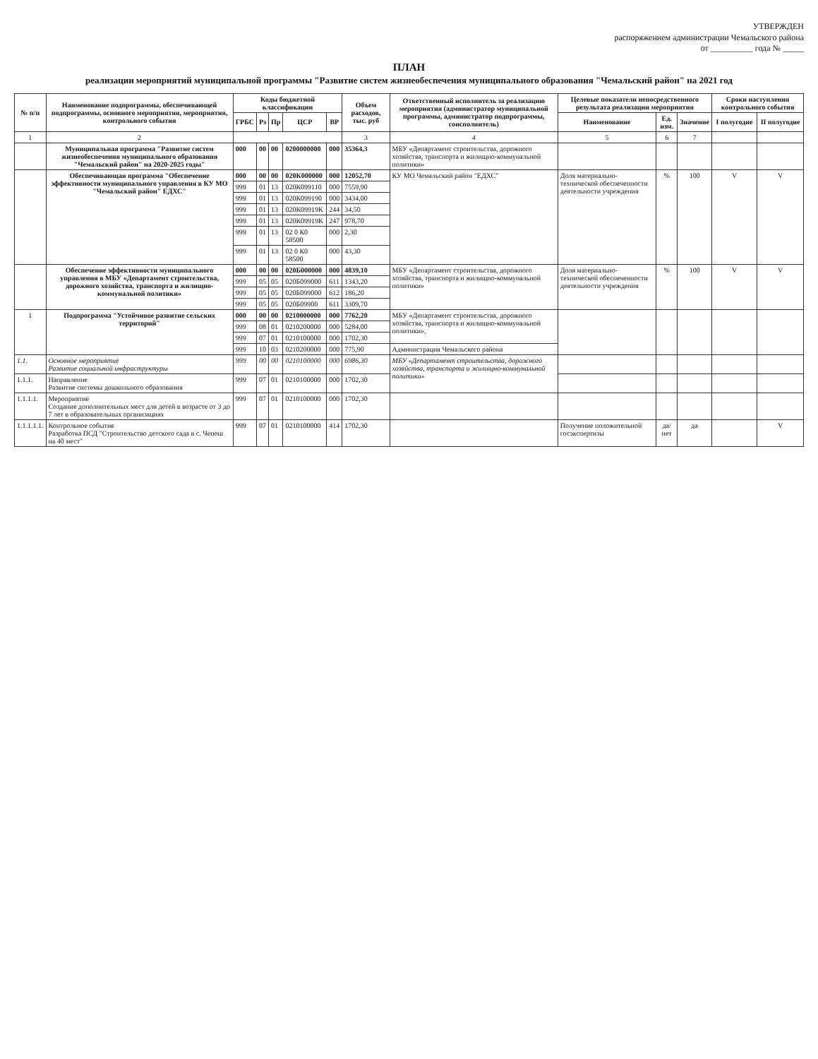УТВЕРЖДЕН
распоряжением администрации Чемальского района
от __________ года № _____
ПЛАН
реализации мероприятий муниципальной программы "Развитие систем жизнеобеспечения муниципального образования "Чемальский район" на 2021 год
| № п/п | Наименование подпрограммы, обеспечивающей подпрограммы, основного мероприятия, мероприятия, контрольного события | Коды бюджетной классификации | | | | | Объем расходов, тыс. руб | Ответственный исполнитель за реализацию мероприятия (администратор муниципальной программы, администратор подпрограммы, соисполнитель) | Целевые показатели непосредственного результата реализации мероприятия | | | Сроки наступления контрольного события | |
| --- | --- | --- | --- | --- | --- | --- | --- | --- | --- | --- | --- | --- | --- |
| | | ГРБС | Рз | Пр | ЦСР | ВР | | | Наименование | Ед. изм. | Значение | I полугодие | II полугодие |
| 1 | 2 | | | | | | 3 | 4 | 5 | 6 | 7 | | |
| | Муниципальная программа "Развитие систем жизнеобеспечения муниципального образования "Чемальский район" на 2020-2025 годы" | 000 | 00 | 00 | 0200000000 | 000 | 35364,3 | МБУ «Департамент строительства, дорожного хозяйства, транспорта и жилищно-коммунальной политики» | | | | | |
| | Обеспечивающая программа "Обеспечение эффективности муниципального управления в КУ МО "Чемальский район" ЕДХС" | 000 | 00 | 00 | 020К000000 | 000 | 12052,70 | КУ МО Чемальский район "ЕДХС" | Доля материально-технической обеспеченности деятельности учреждения | % | 100 | V | V |
| | | 999 | 01 | 13 | 020К099110 | 000 | 7559,90 | | | | | | |
| | | 999 | 01 | 13 | 020К099190 | 000 | 3434,00 | | | | | | |
| | | 999 | 01 | 13 | 020К09919К | 244 | 34,50 | | | | | | |
| | | 999 | 01 | 13 | 020К09919К | 247 | 978,70 | | | | | | |
| | | 999 | 01 | 13 | 02 0 К0 58500 | 000 | 2,30 | | | | | | |
| | | 999 | 01 | 13 | 02 0 К0 58500 | 000 | 43,30 | | | | | | |
| | Обеспечение эффективности муниципального управления в МБУ «Департамент строительства, дорожного хозяйства, транспорта и жилищно-коммунальной политики» | 000 | 00 | 00 | 020Б000000 | 000 | 4839,10 | МБУ «Департамент строительства, дорожного хозяйства, транспорта и жилищно-коммунальной политики» | Доля материально-технической обеспеченности деятельности учреждения | % | 100 | V | V |
| | | 999 | 05 | 05 | 020Б099000 | 611 | 1343,20 | | | | | | |
| | | 999 | 05 | 05 | 020Б099000 | 612 | 186,20 | | | | | | |
| | | 999 | 05 | 05 | 020Б09900 | 611 | 3309,70 | | | | | | |
| 1 | Подпрограмма "Устойчивое развитие сельских территорий" | 000 | 00 | 00 | 0210000000 | 000 | 7762,20 | МБУ «Департамент строительства, дорожного хозяйства, транспорта и жилищно-коммунальной политики», | | | | | |
| | | 999 | 08 | 01 | 0210200000 | 000 | 5284,00 | | | | | | |
| | | 999 | 07 | 01 | 0210100000 | 000 | 1702,30 | | | | | | |
| | | 999 | 10 | 03 | 0210200000 | 000 | 775,90 | Администрация Чемальского района | | | | | |
| 1.1. | Основное мероприятие Развитие социальной инфраструктуры | 999 | 00 | 00 | 0210100000 | 000 | 6986,30 | МБУ «Департамент строительства, дорожного хозяйства, транспорта и жилищно-коммунальной политики» | | | | | |
| 1.1.1. | Направление Развитие системы дошкольного образования | 999 | 07 | 01 | 0210100000 | 000 | 1702,30 | | | | | | |
| 1.1.1.1. | Мероприятие Создание дополнительных мест для детей в возрасте от 3 до 7 лет в образовательных организациях | 999 | 07 | 01 | 0210100000 | 000 | 1702,30 | | | | | | |
| 1.1.1.1.1. | Контрольное событие Разработка ПСД "Строительство детского сада в с. Чепош на 40 мест" | 999 | 07 | 01 | 0210100000 | 414 | 1702,30 | | Получение положительной госэкспертизы | да/нет | да | | V |